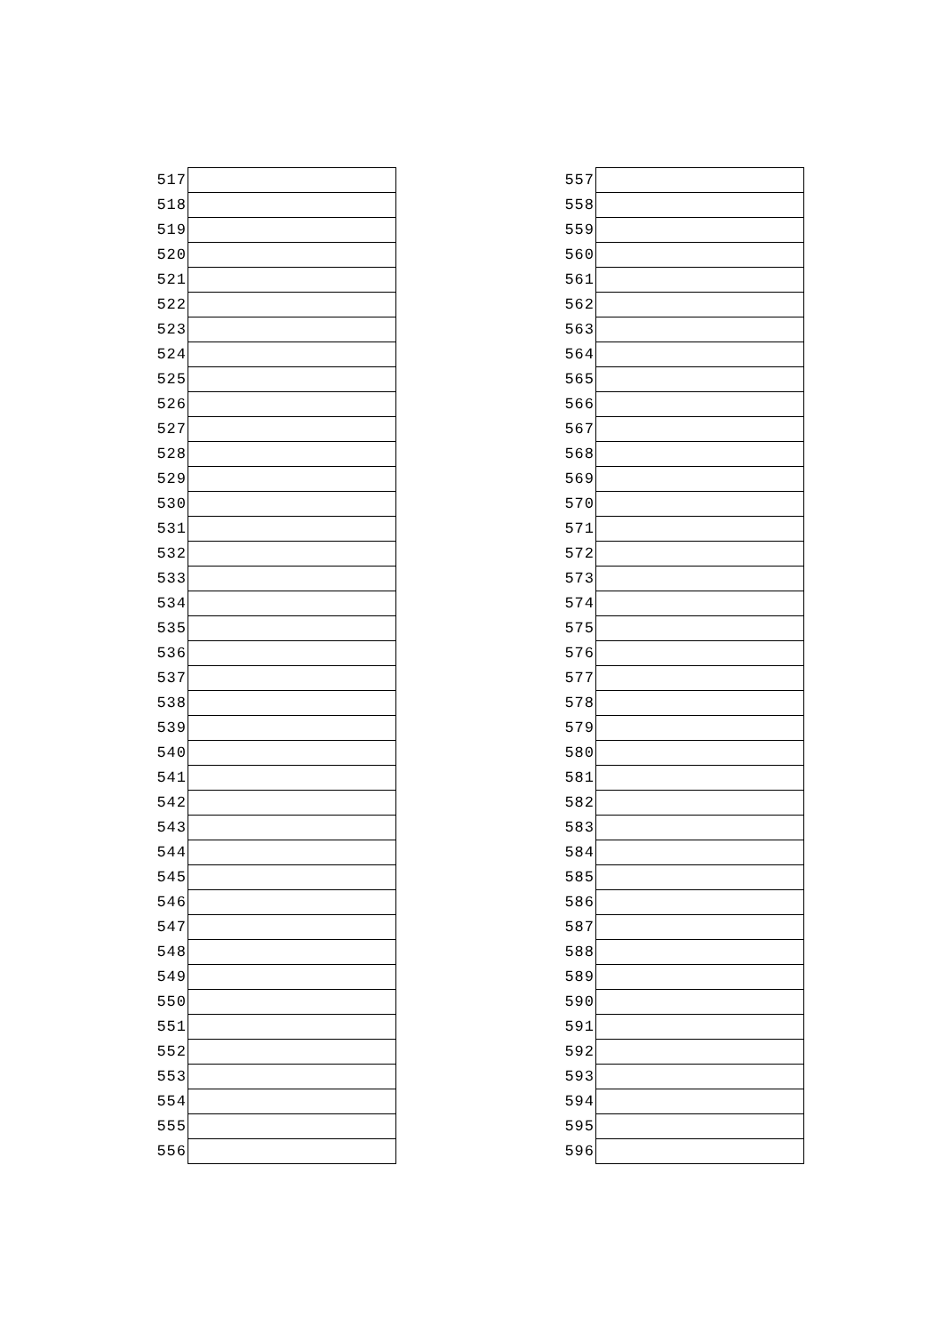| 517 | |
| 518 | |
| 519 | |
| 520 | |
| 521 | |
| 522 | |
| 523 | |
| 524 | |
| 525 | |
| 526 | |
| 527 | |
| 528 | |
| 529 | |
| 530 | |
| 531 | |
| 532 | |
| 533 | |
| 534 | |
| 535 | |
| 536 | |
| 537 | |
| 538 | |
| 539 | |
| 540 | |
| 541 | |
| 542 | |
| 543 | |
| 544 | |
| 545 | |
| 546 | |
| 547 | |
| 548 | |
| 549 | |
| 550 | |
| 551 | |
| 552 | |
| 553 | |
| 554 | |
| 555 | |
| 556 | |
| 557 | |
| 558 | |
| 559 | |
| 560 | |
| 561 | |
| 562 | |
| 563 | |
| 564 | |
| 565 | |
| 566 | |
| 567 | |
| 568 | |
| 569 | |
| 570 | |
| 571 | |
| 572 | |
| 573 | |
| 574 | |
| 575 | |
| 576 | |
| 577 | |
| 578 | |
| 579 | |
| 580 | |
| 581 | |
| 582 | |
| 583 | |
| 584 | |
| 585 | |
| 586 | |
| 587 | |
| 588 | |
| 589 | |
| 590 | |
| 591 | |
| 592 | |
| 593 | |
| 594 | |
| 595 | |
| 596 | |